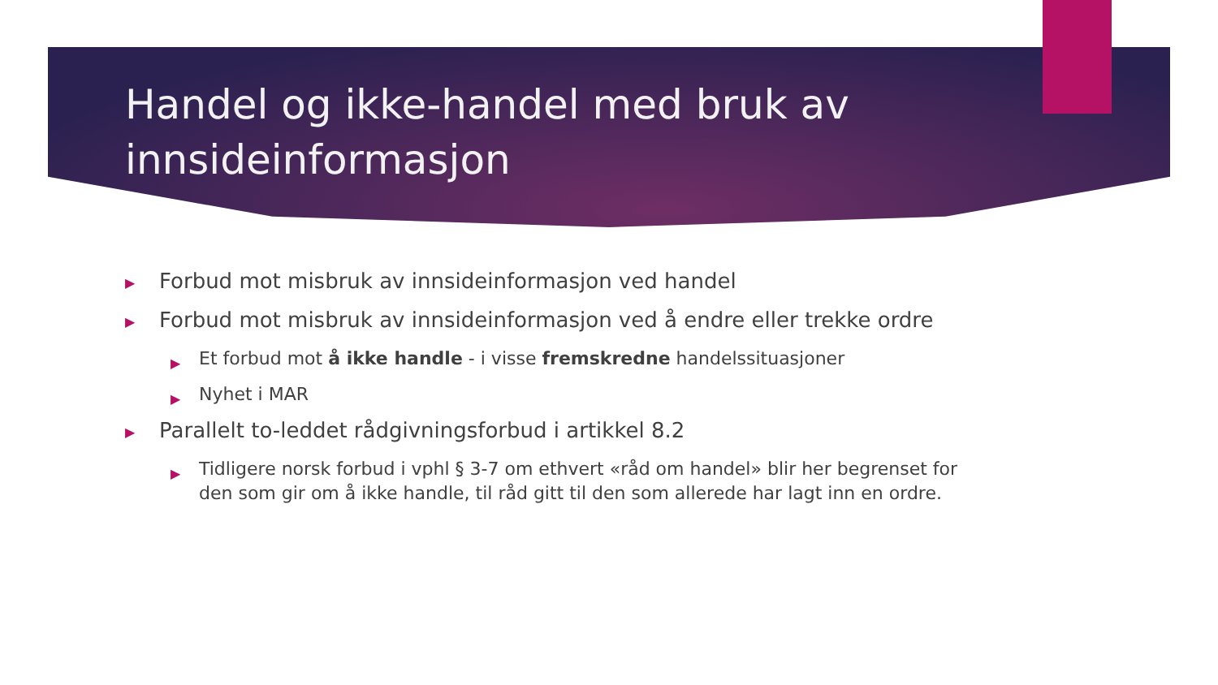Handel og ikke-handel med bruk av innsideinformasjon
▶ Forbud mot misbruk av innsideinformasjon ved handel
▶ Forbud mot misbruk av innsideinformasjon ved å endre eller trekke ordre
▶ Et forbud mot å ikke handle - i visse fremskredne handelssituasjoner
▶ Nyhet i MAR
▶ Parallelt to-leddet rådgivningsforbud i artikkel 8.2
▶ Tidligere norsk forbud i vphl § 3-7 om ethvert «råd om handel» blir her begrenset for den som gir om å ikke handle, til råd gitt til den som allerede har lagt inn en ordre.